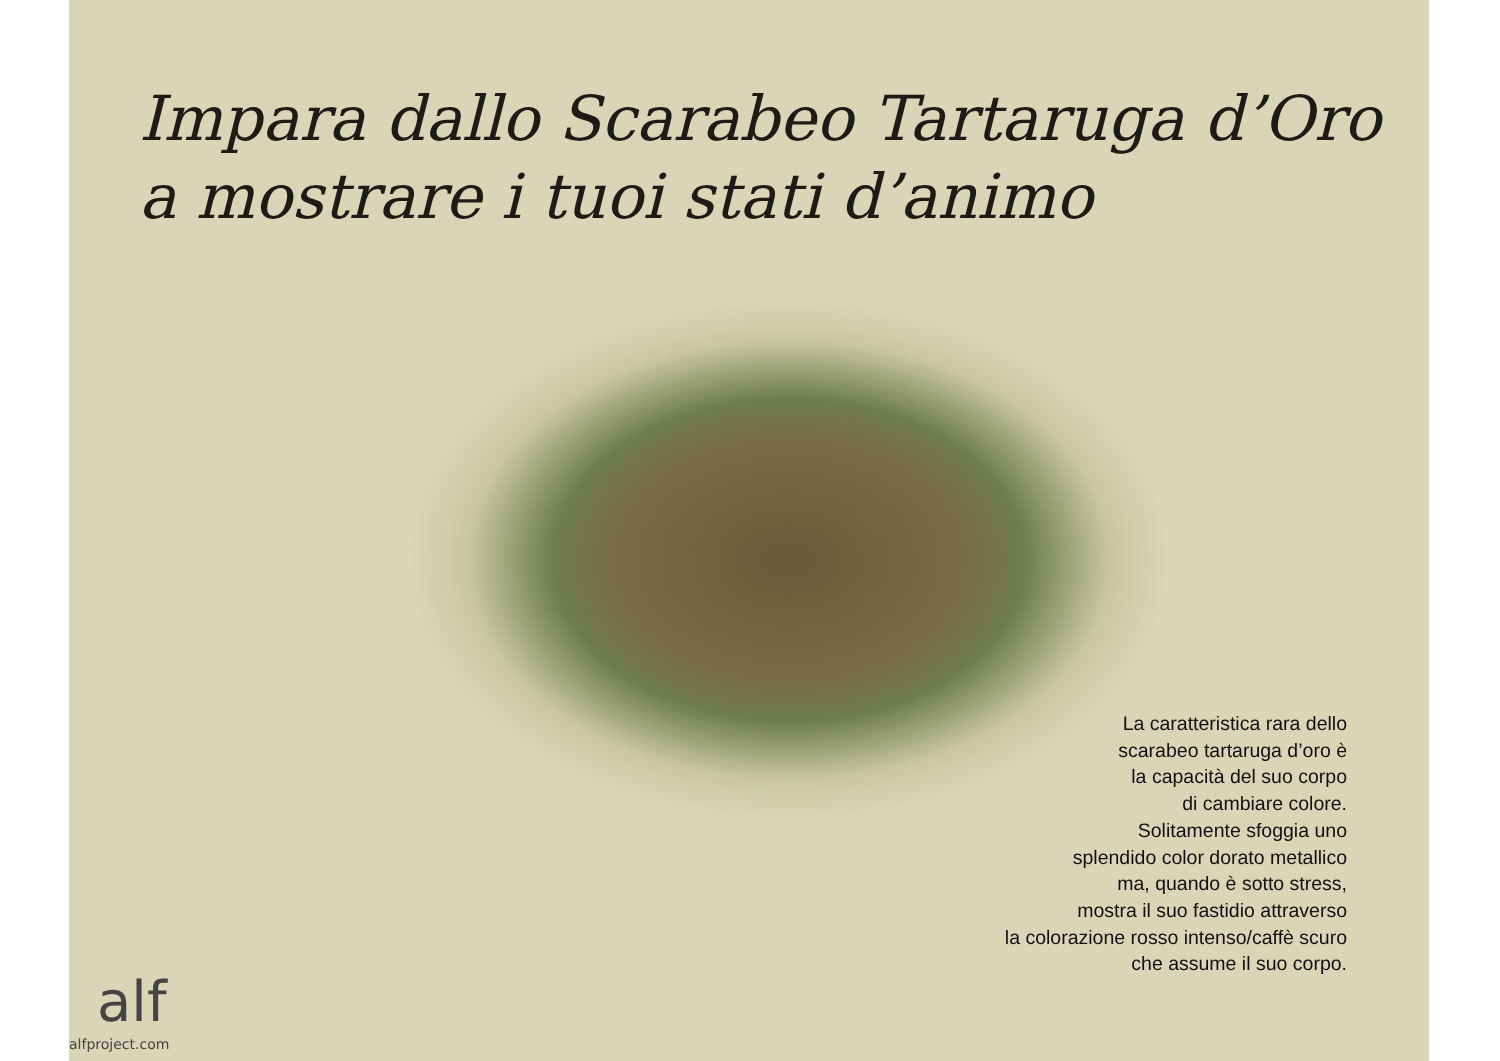Impara dallo Scarabeo Tartaruga d’Oro
a mostrare i tuoi stati d’animo
La caratteristica rara dello
scarabeo tartaruga d’oro è
la capacità del suo corpo
di cambiare colore.
Solitamente sfoggia uno
splendido color dorato metallico
ma, quando è sotto stress,
mostra il suo fastidio attraverso
la colorazione rosso intenso/caffè scuro
che assume il suo corpo.
alf
alfproject.com